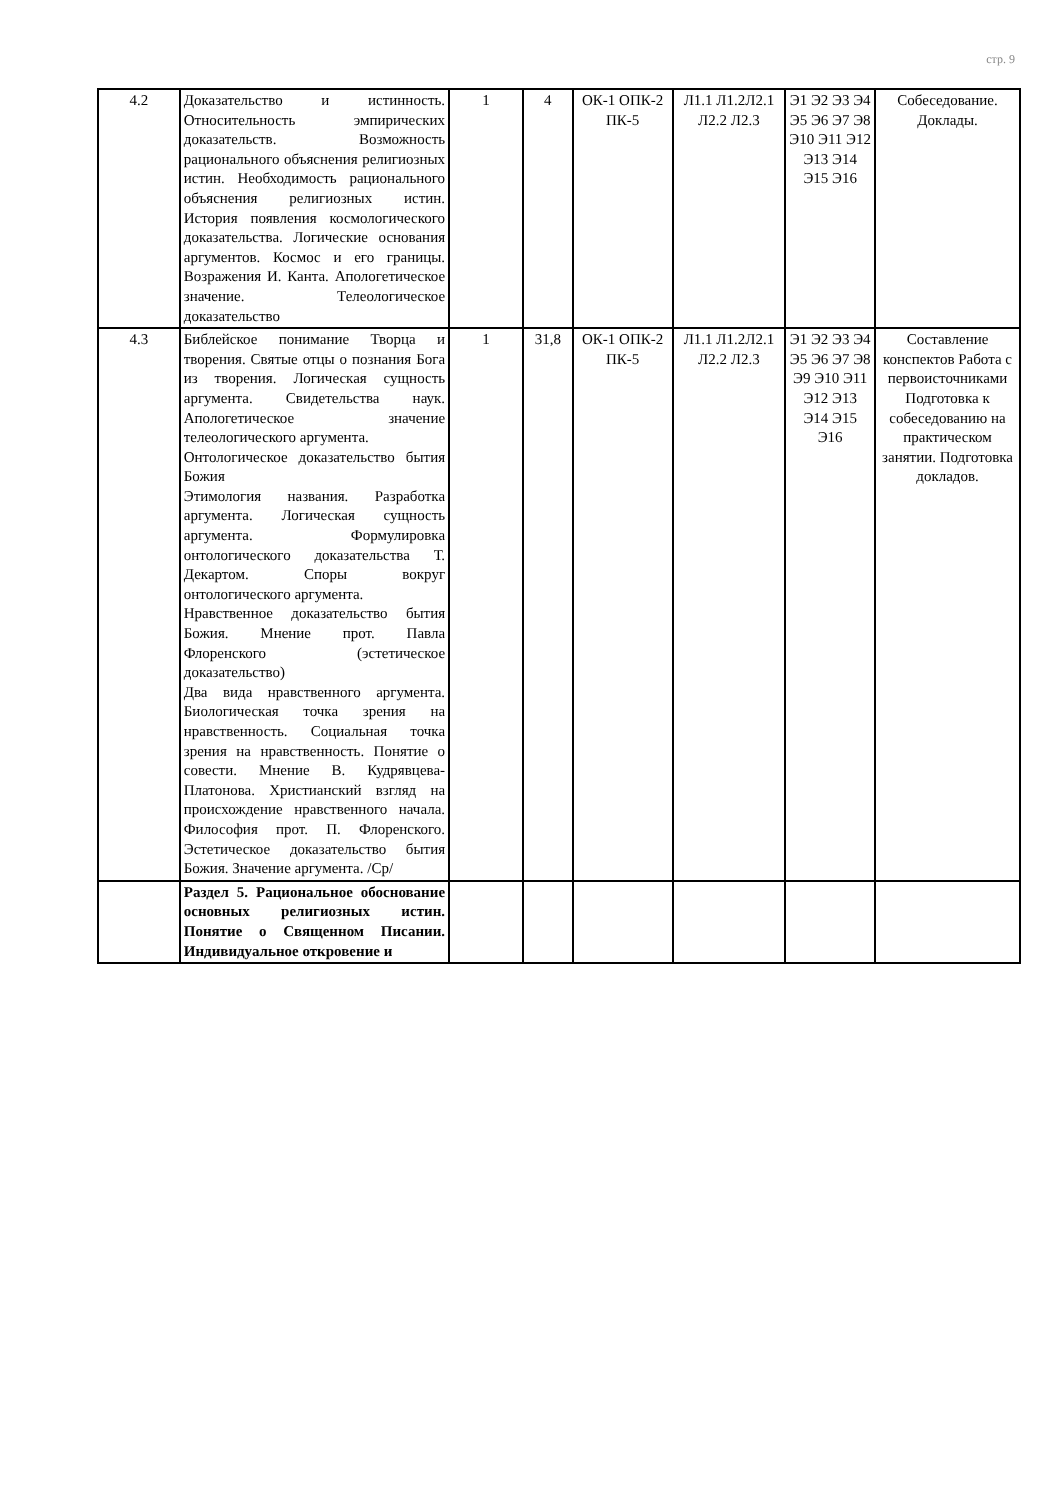стр. 9
| 4.2 | Доказательство и истинность. Относительность эмпирических доказательств. Возможность рационального объяснения религиозных истин. Необходимость рационального объяснения религиозных истин. История появления космологического доказательства. Логические основания аргументов. Космос и его границы. Возражения И. Канта. Апологетическое значение. Телеологическое доказательство | 1 | 4 | ОК-1 ОПК-2 ПК-5 | Л1.1 Л1.2Л2.1 Л2.2 Л2.3 | Э1 Э2 Э3 Э4 Э5 Э6 Э7 Э8 Э10 Э11 Э12 Э13 Э14 Э15 Э16 | Собеседование. Доклады. |
| 4.3 | Библейское понимание Творца и творения. Святые отцы о познания Бога из творения. Логическая сущность аргумента. Свидетельства наук. Апологетическое значение телеологического аргумента. Онтологическое доказательство бытия Божия Этимология названия. Разработка аргумента. Логическая сущность аргумента. Формулировка онтологического доказательства Т. Декартом. Споры вокруг онтологического аргумента. Нравственное доказательство бытия Божия. Мнение прот. Павла Флоренского (эстетическое доказательство) Два вида нравственного аргумента. Биологическая точка зрения на нравственность. Социальная точка зрения на нравственность. Понятие о совести. Мнение В. Кудрявцева-Платонова. Христианский взгляд на происхождение нравственного начала. Философия прот. П. Флоренского. Эстетическое доказательство бытия Божия. Значение аргумента. /Ср/ | 1 | 31,8 | ОК-1 ОПК-2 ПК-5 | Л1.1 Л1.2Л2.1 Л2.2 Л2.3 | Э1 Э2 Э3 Э4 Э5 Э6 Э7 Э8 Э9 Э10 Э11 Э12 Э13 Э14 Э15 Э16 | Составление конспектов Работа с первоисточниками Подготовка к собеседованию на практическом занятии. Подготовка докладов. |
| | Раздел 5. Рациональное обоснование основных религиозных истин. Понятие о Священном Писании. Индивидуальное откровение и | | | | | | |